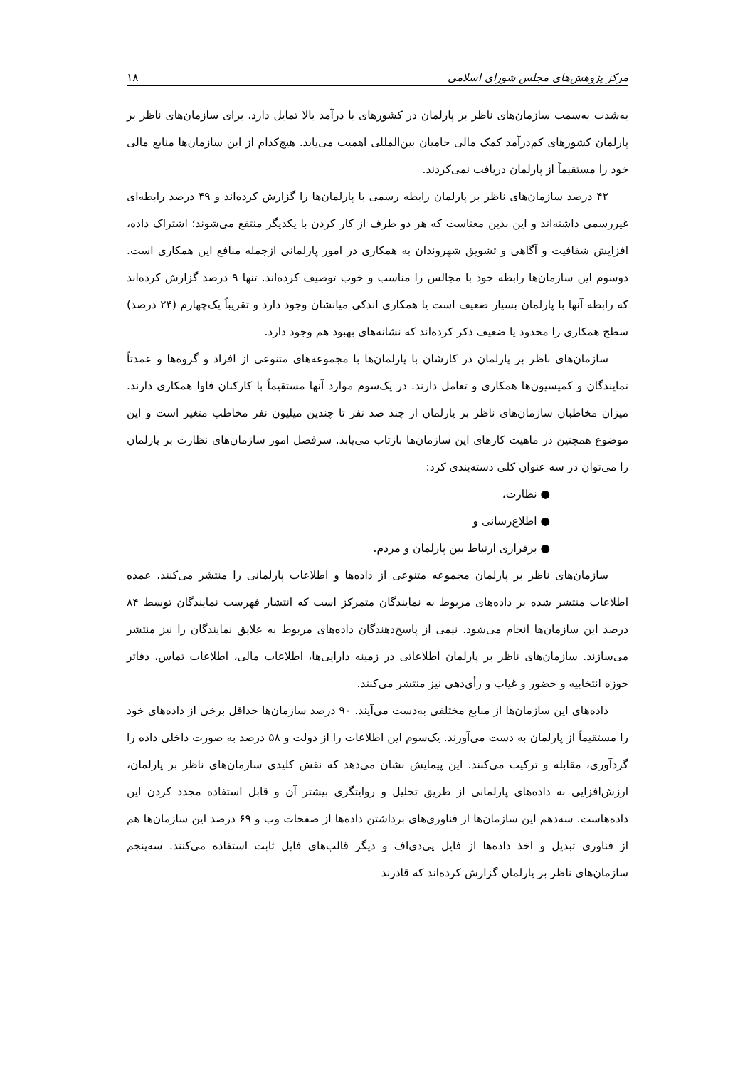مرکز پژوهش‌های مجلس شورای اسلامی ۱۸
به‌شدت به‌سمت سازمان‌های ناظر بر پارلمان در کشورهای با درآمد بالا تمایل دارد. برای سازمان‌های ناظر بر پارلمان کشورهای کم‌درآمد کمک مالی حامیان بین‌المللی اهمیت می‌یابد. هیچ‌کدام از این سازمان‌ها منابع مالی خود را مستقیماً از پارلمان دریافت نمی‌کردند.
۴۲ درصد سازمان‌های ناظر بر پارلمان رابطه رسمی با پارلمان‌ها را گزارش کرده‌اند و ۴۹ درصد رابطه‌ای غیررسمی داشته‌اند و این بدین معناست که هر دو طرف از کار کردن با یکدیگر منتفع می‌شوند؛ اشتراک داده، افزایش شفافیت و آگاهی و تشویق شهروندان به همکاری در امور پارلمانی ازجمله منافع این همکاری است. دوسوم این سازمان‌ها رابطه خود با مجالس را مناسب و خوب توصیف کرده‌اند. تنها ۹ درصد گزارش کرده‌اند که رابطه آنها با پارلمان بسیار ضعیف است یا همکاری اندکی میانشان وجود دارد و تقریباً یک‌چهارم (۲۴ درصد) سطح همکاری را محدود یا ضعیف ذکر کرده‌اند که نشانه‌های بهبود هم وجود دارد.
سازمان‌های ناظر بر پارلمان در کارشان با پارلمان‌ها با مجموعه‌های متنوعی از افراد و گروه‌ها و عمدتاً نمایندگان و کمیسیون‌ها همکاری و تعامل دارند. در یک‌سوم موارد آنها مستقیماً با کارکنان فاوا همکاری دارند. میزان مخاطبان سازمان‌های ناظر بر پارلمان از چند صد نفر تا چندین میلیون نفر مخاطب متغیر است و این موضوع همچنین در ماهیت کارهای این سازمان‌ها بازتاب می‌یابد. سرفصل امور سازمان‌های نظارت بر پارلمان را می‌توان در سه عنوان کلی دسته‌بندی کرد:
● نظارت،
● اطلاع‌رسانی و
● برقراری ارتباط بین پارلمان و مردم.
سازمان‌های ناظر بر پارلمان مجموعه متنوعی از داده‌ها و اطلاعات پارلمانی را منتشر می‌کنند. عمده اطلاعات منتشر شده بر داده‌های مربوط به نمایندگان متمرکز است که انتشار فهرست نمایندگان توسط ۸۴ درصد این سازمان‌ها انجام می‌شود. نیمی از پاسخ‌دهندگان داده‌های مربوط به علایق نمایندگان را نیز منتشر می‌سازند. سازمان‌های ناظر بر پارلمان اطلاعاتی در زمینه دارایی‌ها، اطلاعات مالی، اطلاعات تماس، دفاتر حوزه انتخابیه و حضور و غیاب و رأی‌دهی نیز منتشر می‌کنند.
داده‌های این سازمان‌ها از منابع مختلفی به‌دست می‌آیند. ۹۰ درصد سازمان‌ها حداقل برخی از داده‌های خود را مستقیماً از پارلمان به دست می‌آورند. یک‌سوم این اطلاعات را از دولت و ۵۸ درصد به صورت داخلی داده را گردآوری، مقابله و ترکیب می‌کنند. این پیمایش نشان می‌دهد که نقش کلیدی سازمان‌های ناظر بر پارلمان، ارزش‌افزایی به داده‌های پارلمانی از طریق تحلیل و روایتگری بیشتر آن و قابل استفاده مجدد کردن این داده‌هاست. سه‌دهم این سازمان‌ها از فناوری‌های برداشتن داده‌ها از صفحات وب و ۶۹ درصد این سازمان‌ها هم از فناوری تبدیل و اخذ داده‌ها از فایل پی‌دی‌اف و دیگر قالب‌های فایل ثابت استفاده می‌کنند. سه‌پنجم سازمان‌های ناظر بر پارلمان گزارش کرده‌اند که قادرند